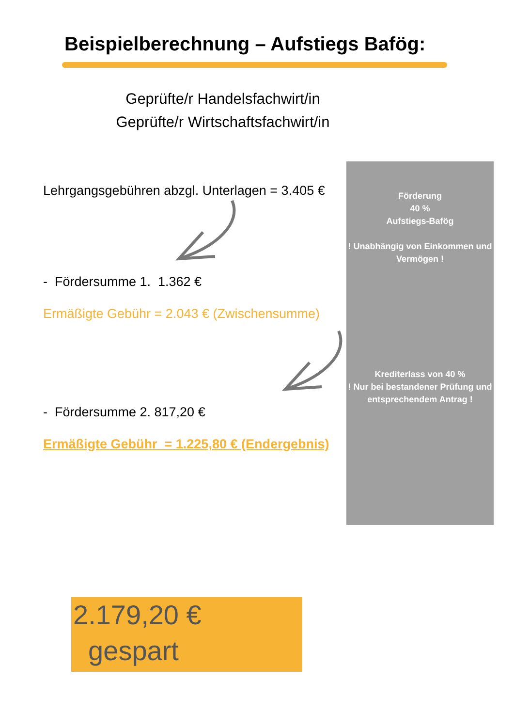Beispielberechnung – Aufstiegs Bafög:
Geprüfte/r Handelsfachwirt/in
Geprüfte/r Wirtschaftsfachwirt/in
Lehrgangsgebühren abzgl. Unterlagen = 3.405 €
- Fördersumme 1. 1.362 €
Ermäßigte Gebühr = 2.043 € (Zwischensumme)
- Fördersumme 2. 817,20 €
Ermäßigte Gebühr = 1.225,80 € (Endergebnis)
Förderung
40 %
Aufstiegs-Bafög
! Unabhängig von Einkommen und Vermögen !
Krediterlass von 40 %
! Nur bei bestandener Prüfung und entsprechendem Antrag !
2.179,20 €
gespart